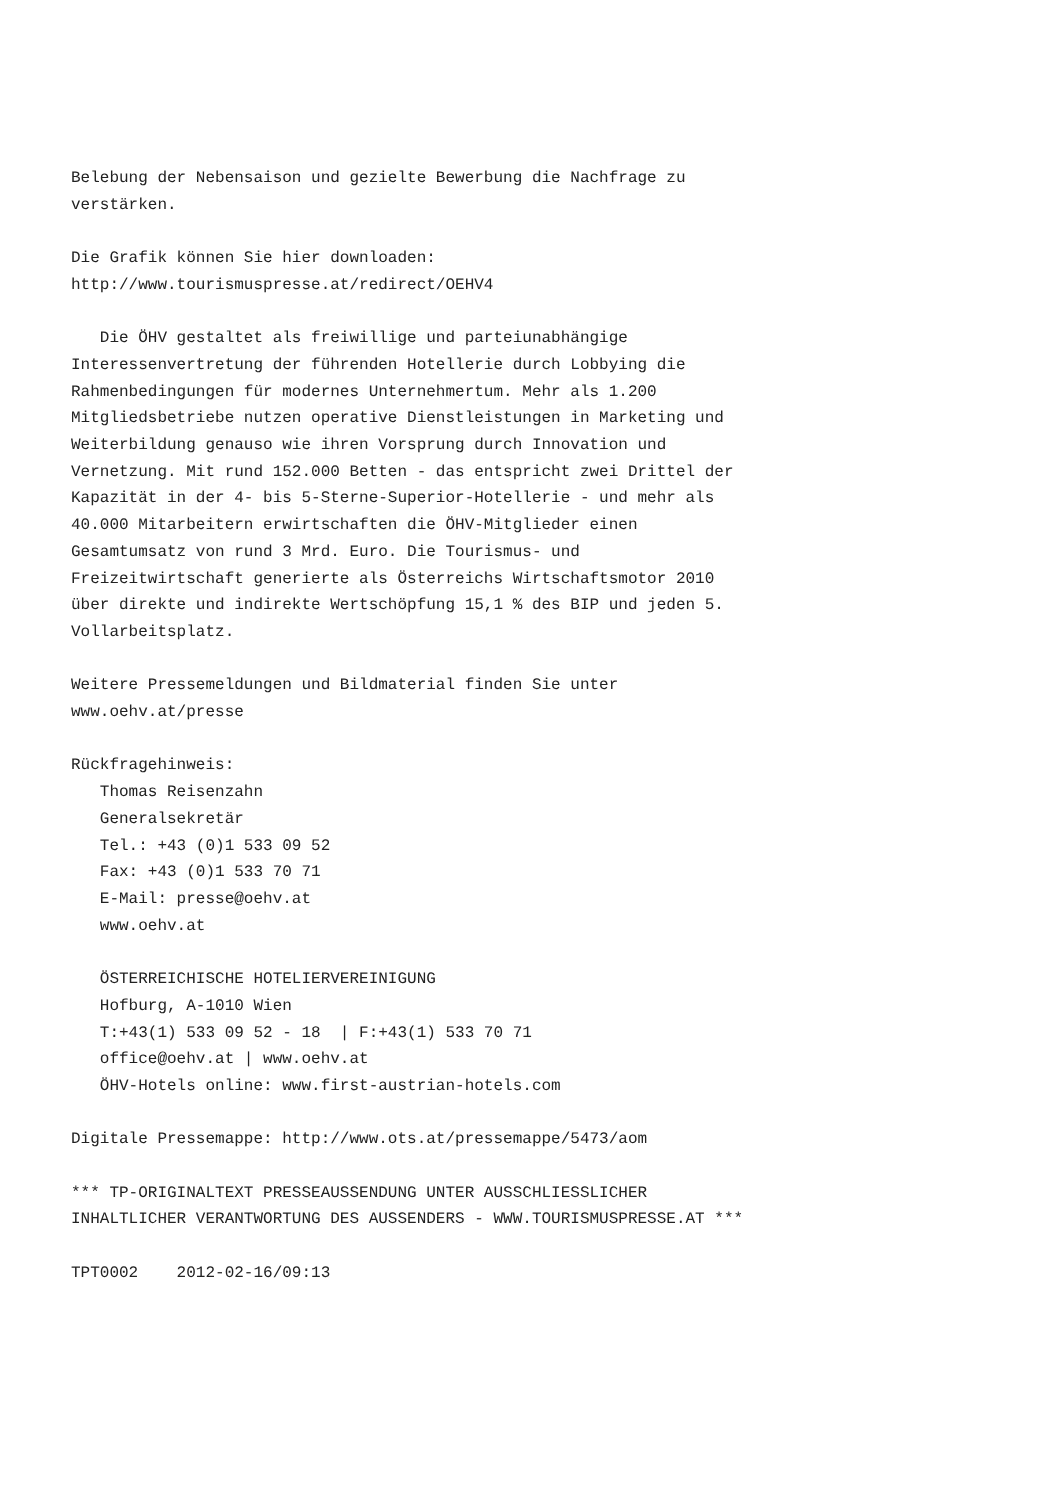Belebung der Nebensaison und gezielte Bewerbung die Nachfrage zu
verstärken.

Die Grafik können Sie hier downloaden:
http://www.tourismuspresse.at/redirect/OEHV4

   Die ÖHV gestaltet als freiwillige und parteiunabhängige
Interessenvertretung der führenden Hotellerie durch Lobbying die
Rahmenbedingungen für modernes Unternehmertum. Mehr als 1.200
Mitgliedsbetriebe nutzen operative Dienstleistungen in Marketing und
Weiterbildung genauso wie ihren Vorsprung durch Innovation und
Vernetzung. Mit rund 152.000 Betten - das entspricht zwei Drittel der
Kapazität in der 4- bis 5-Sterne-Superior-Hotellerie - und mehr als
40.000 Mitarbeitern erwirtschaften die ÖHV-Mitglieder einen
Gesamtumsatz von rund 3 Mrd. Euro. Die Tourismus- und
Freizeitwirtschaft generierte als Österreichs Wirtschaftsmotor 2010
über direkte und indirekte Wertschöpfung 15,1 % des BIP und jeden 5.
Vollarbeitsplatz.

Weitere Pressemeldungen und Bildmaterial finden Sie unter
www.oehv.at/presse

Rückfragehinweis:
   Thomas Reisenzahn
   Generalsekretär
   Tel.: +43 (0)1 533 09 52
   Fax: +43 (0)1 533 70 71
   E-Mail: presse@oehv.at
   www.oehv.at

   ÖSTERREICHISCHE HOTELIERVEREINIGUNG
   Hofburg, A-1010 Wien
   T:+43(1) 533 09 52 - 18  | F:+43(1) 533 70 71
   office@oehv.at | www.oehv.at
   ÖHV-Hotels online: www.first-austrian-hotels.com

Digitale Pressemappe: http://www.ots.at/pressemappe/5473/aom

*** TP-ORIGINALTEXT PRESSEAUSSENDUNG UNTER AUSSCHLIESSLICHER
INHALTLICHER VERANTWORTUNG DES AUSSENDERS - WWW.TOURISMUSPRESSE.AT ***

TPT0002    2012-02-16/09:13